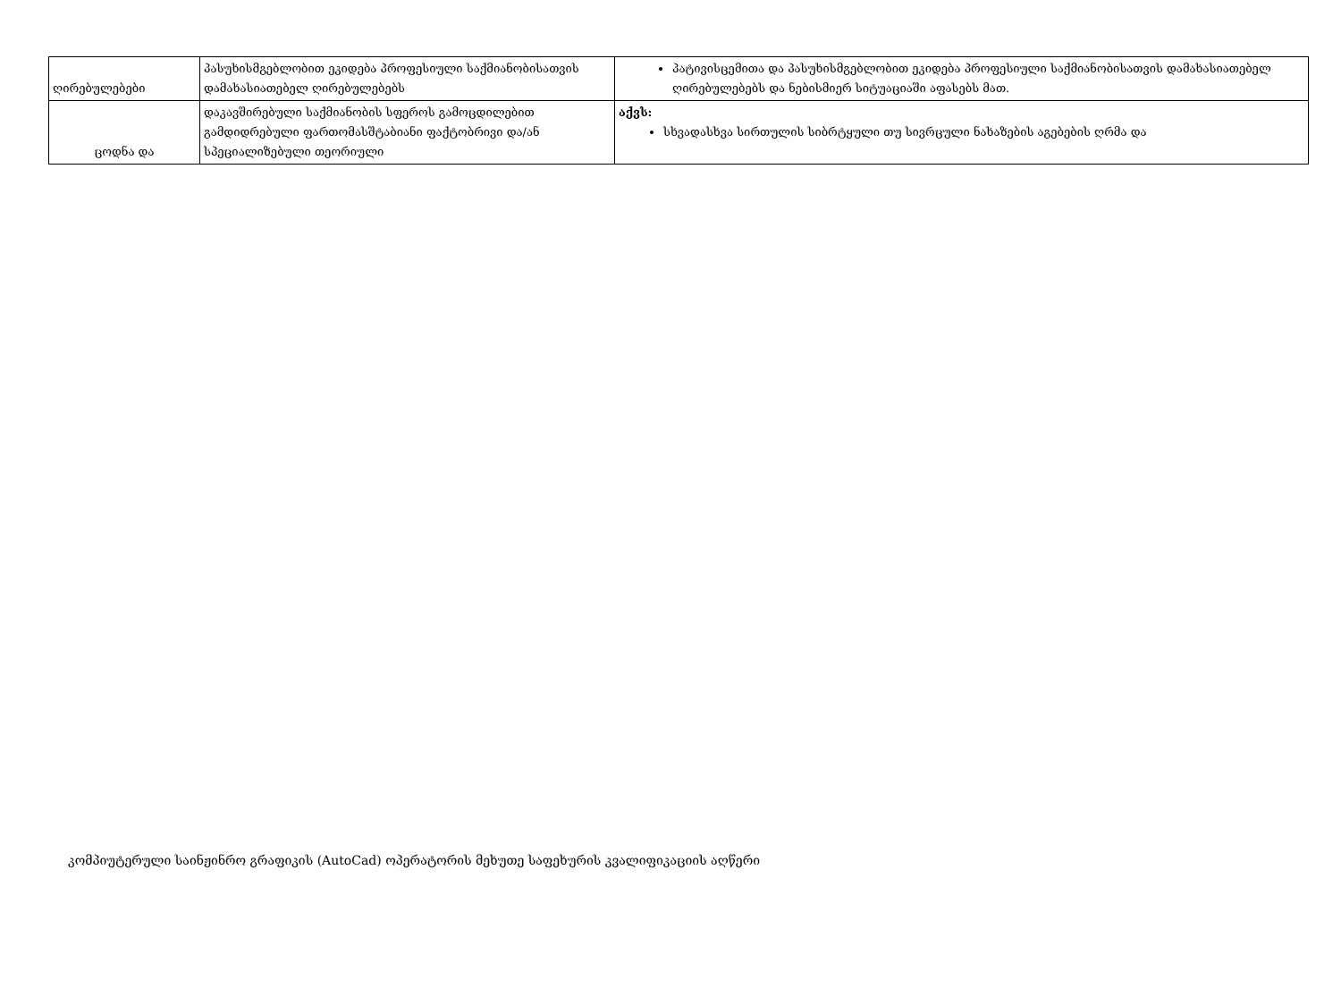| ღირებულებები | პასუხისმგებლობით ეკიდება პროფესიული საქმიანობისათვის დამახასიათებელ ღირებულებებს | პატივისცემითა და პასუხისმგებლობით ეკიდება პროფესიული საქმიანობისათვის დამახასიათებელ ღირებულებებს და ნებისმიერ სიტუაციაში აფასებს მათ. |
| ცოდნა და | დაკავშირებული საქმიანობის სფეროს გამოცდილებით გამდიდრებული ფართომასშტაბიანი ფაქტობრივი და/ან სპეციალიზებული თეორიული | აქვს: სხვადასხვა სირთულის სიბრტყული თუ სივრცული ნახაზების აგებების ღრმა და |
კომპიუტერული საინჟინრო გრაფიკის (AutoCad) ოპერატორის მეხუთე საფეხურის კვალიფიკაციის აღწერი